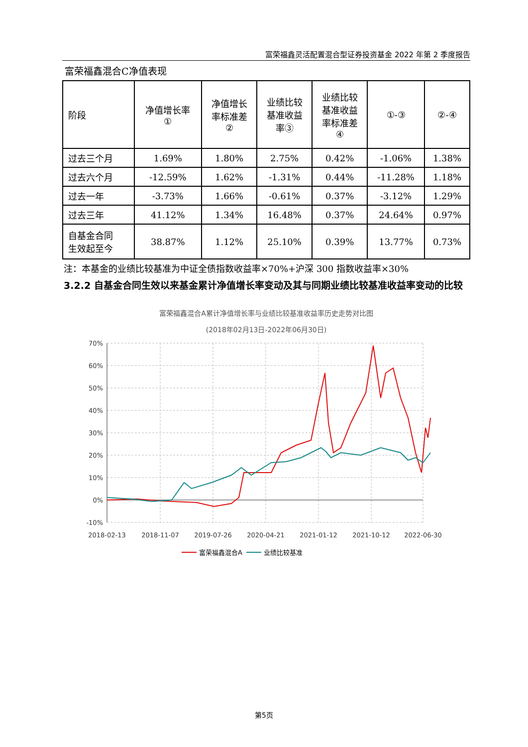富荣福鑫灵活配置混合型证券投资基金 2022 年第 2 季度报告
富荣福鑫混合C净值表现
| 阶段 | 净值增长率 ① | 净值增长 率标准差 ② | 业绩比较 基准收益 率③ | 业绩比较 基准收益 率标准差 ④ | ①-③ | ②-④ |
| --- | --- | --- | --- | --- | --- | --- |
| 过去三个月 | 1.69% | 1.80% | 2.75% | 0.42% | -1.06% | 1.38% |
| 过去六个月 | -12.59% | 1.62% | -1.31% | 0.44% | -11.28% | 1.18% |
| 过去一年 | -3.73% | 1.66% | -0.61% | 0.37% | -3.12% | 1.29% |
| 过去三年 | 41.12% | 1.34% | 16.48% | 0.37% | 24.64% | 0.97% |
| 自基金合同 生效起至今 | 38.87% | 1.12% | 25.10% | 0.39% | 13.77% | 0.73% |
注：本基金的业绩比较基准为中证全债指数收益率×70%+沪深 300 指数收益率×30%
3.2.2 自基金合同生效以来基金累计净值增长率变动及其与同期业绩比较基准收益率变动的比较
富荣福鑫混合A累计净值增长率与业绩比较基准收益率历史走势对比图
(2018年02月13日-2022年06月30日)
70%
60%
50%
40%
30%
20%
10%
0%
-10%
2018-02-13
2018-11-07
2019-07-26
2020-04-21
2021-01-12
2021-10-12
2022-06-30
富荣福鑫混合A
业绩比较基准
第5页